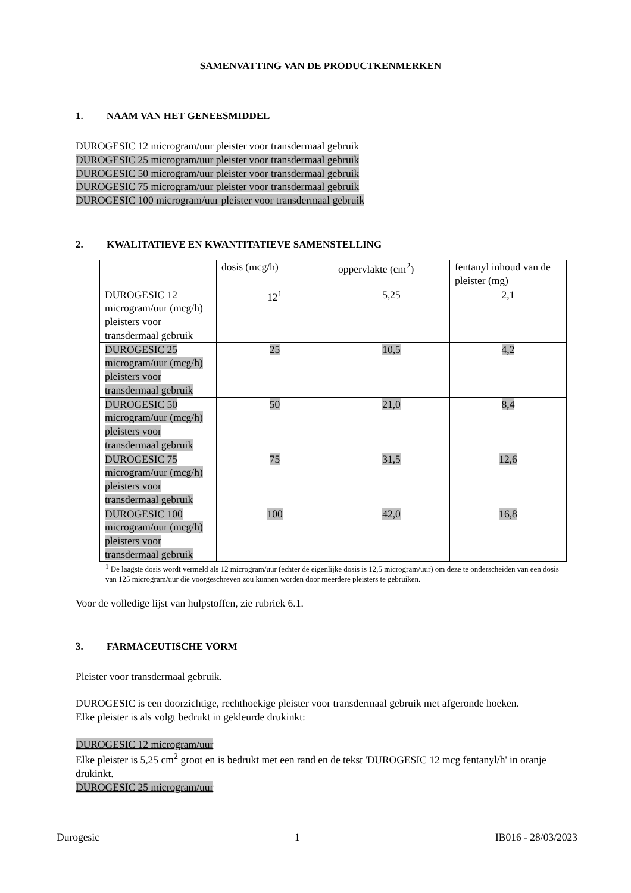SAMENVATTING VAN DE PRODUCTKENMERKEN
1. NAAM VAN HET GENEESMIDDEL
DUROGESIC 12 microgram/uur pleister voor transdermaal gebruik
DUROGESIC 25 microgram/uur pleister voor transdermaal gebruik
DUROGESIC 50 microgram/uur pleister voor transdermaal gebruik
DUROGESIC 75 microgram/uur pleister voor transdermaal gebruik
DUROGESIC 100 microgram/uur pleister voor transdermaal gebruik
2. KWALITATIEVE EN KWANTITATIEVE SAMENSTELLING
| | dosis (mcg/h) | oppervlakte (cm<sup>2</sup>) | fentanyl inhoud van de pleister (mg) |
| DUROGESIC 12 microgram/uur (mcg/h) pleisters voor transdermaal gebruik | 12<sup>1</sup> | 5,25 | 2,1 |
| DUROGESIC 25 microgram/uur (mcg/h) pleisters voor transdermaal gebruik | 25 | 10,5 | 4,2 |
| DUROGESIC 50 microgram/uur (mcg/h) pleisters voor transdermaal gebruik | 50 | 21,0 | 8,4 |
| DUROGESIC 75 microgram/uur (mcg/h) pleisters voor transdermaal gebruik | 75 | 31,5 | 12,6 |
| DUROGESIC 100 microgram/uur (mcg/h) pleisters voor transdermaal gebruik | 100 | 42,0 | 16,8 |
<sup>1</sup> De laagste dosis wordt vermeld als 12 microgram/uur (echter de eigenlijke dosis is 12,5 microgram/uur) om deze te onderscheiden van een dosis van 125 microgram/uur die voorgeschreven zou kunnen worden door meerdere pleisters te gebruiken.
Voor de volledige lijst van hulpstoffen, zie rubriek 6.1.
3. FARMACEUTISCHE VORM
Pleister voor transdermaal gebruik.
DUROGESIC is een doorzichtige, rechthoekige pleister voor transdermaal gebruik met afgeronde hoeken.
Elke pleister is als volgt bedrukt in gekleurde drukinkt:
DUROGESIC 12 microgram/uur
Elke pleister is 5,25 cm<sup>2</sup> groot en is bedrukt met een rand en de tekst 'DUROGESIC 12 mcg fentanyl/h' in oranje drukinkt.
DUROGESIC 25 microgram/uur
Durogesic 1 IB016 - 28/03/2023